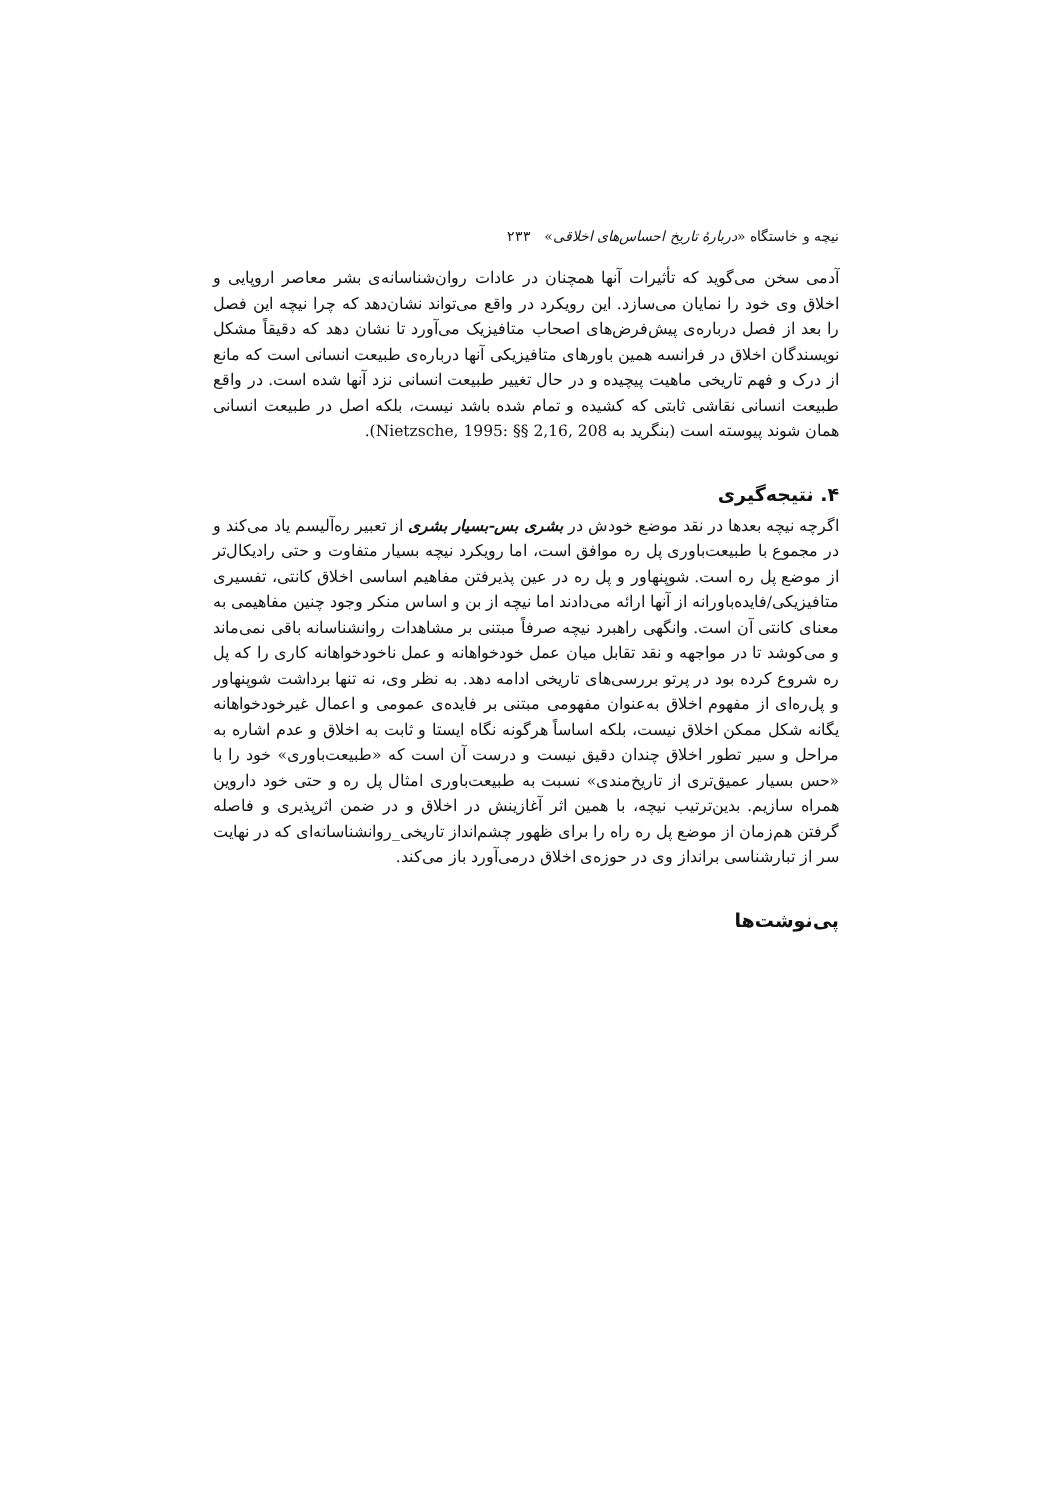نیچه و خاستگاه «دربارهٔ تاریخ احساس‌های اخلاقی» ۲۳۳
آدمی سخن می‌گوید که تأثیرات آنها همچنان در عادات روان‌شناسانه‌ی بشر معاصر اروپایی و اخلاق وی خود را نمایان می‌سازد. این رویکرد در واقع می‌تواند نشان‌دهد که چرا نیچه این فصل را بعد از فصل درباره‌ی پیش‌فرض‌های اصحاب متافیزیک می‌آورد تا نشان دهد که دقیقاً مشکل نویسندگان اخلاق در فرانسه همین باورهای متافیزیکی آنها درباره‌ی طبیعت انسانی است که مانع از درک و فهم تاریخی ماهیت پیچیده و در حال تغییر طبیعت انسانی نزد آنها شده است. در واقع طبیعت انسانی نقاشی ثابتی که کشیده و تمام شده باشد نیست، بلکه اصل در طبیعت انسانی همان شوند پیوسته است (بنگرید به Nietzsche, 1995: §§ 2,16, 208).
۴. نتیجه‌گیری
اگرچه نیچه بعدها در نقد موضع خودش در بشری بس‌-بسیار بشری از تعبیر ره‌آلیسم یاد می‌کند و در مجموع با طبیعت‌باوری پل ره موافق است، اما رویکرد نیچه بسیار متفاوت و حتی رادیکال‌تر از موضع پل ره است. شوپنهاور و پل ره در عین پذیرفتن مفاهیم اساسی اخلاق کانتی، تفسیری متافیزیکی/فایده‌باورانه از آنها ارائه می‌دادند اما نیچه از بن و اساس منکر وجود چنین مفاهیمی به معنای کانتی آن است. وانگهی راهبرد نیچه صرفاً مبتنی بر مشاهدات روانشناسانه باقی نمی‌ماند و می‌کوشد تا در مواجهه و نقد تقابل میان عمل خودخواهانه و عمل ناخودخواهانه کاری را که پل ره شروع کرده بود در پرتو بررسی‌های تاریخی ادامه دهد. به نظر وی، نه تنها برداشت شوپنهاور و پل‌ره‌ای از مفهوم اخلاق به‌عنوان مفهومی مبتنی بر فایده‌ی عمومی و اعمال غیرخودخواهانه یگانه شکل ممکن اخلاق نیست، بلکه اساساً هرگونه نگاه ایستا و ثابت به اخلاق و عدم اشاره به مراحل و سیر تطور اخلاق چندان دقیق نیست و درست آن است که «طبیعت‌باوری» خود را با «حس بسیار عمیق‌تری از تاریخ‌مندی» نسبت به طبیعت‌باوری امثال پل ره و حتی خود داروین همراه سازیم. بدین‌ترتیب نیچه، با همین اثر آغازینش در اخلاق و در ضمن اثرپذیری و فاصله گرفتن هم‌زمان از موضع پل ره راه را برای ظهور چشم‌انداز تاریخی_روانشناسانه‌ای که در نهایت سر از تبارشناسی برانداز وی در حوزه‌ی اخلاق درمی‌آورد باز می‌کند.
پی‌نوشت‌ها